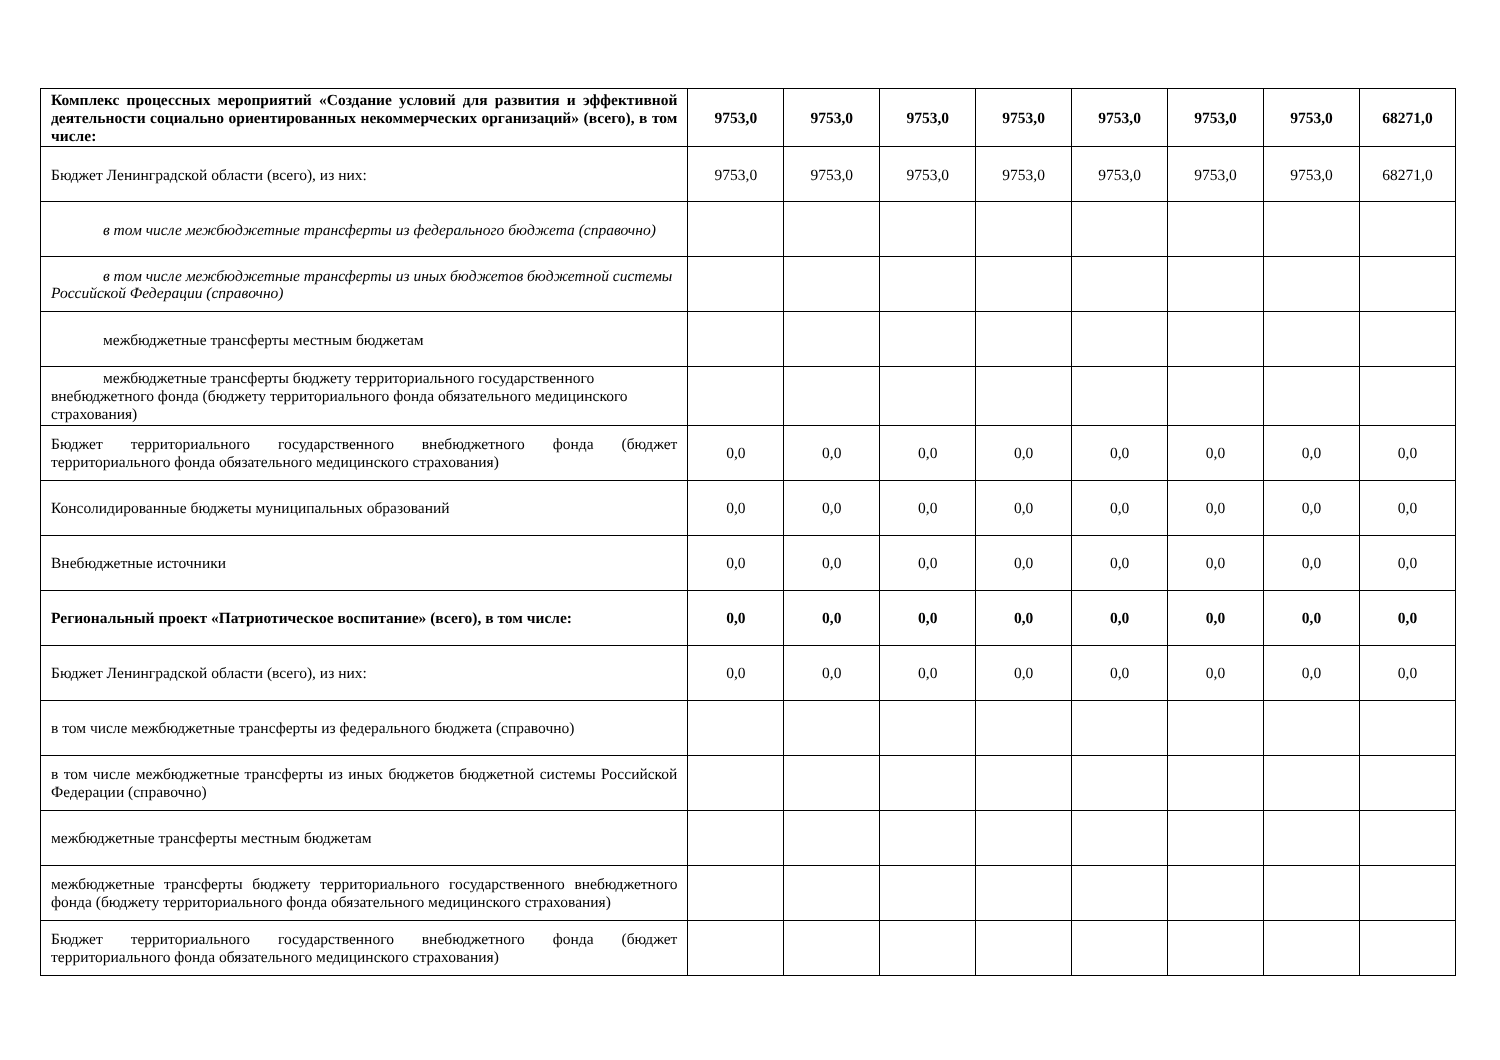| Комплекс процессных мероприятий «Создание условий для развития и эффективной деятельности социально ориентированных некоммерческих организаций» (всего), в том числе: | 9753,0 | 9753,0 | 9753,0 | 9753,0 | 9753,0 | 9753,0 | 9753,0 | 68271,0 |
| Бюджет Ленинградской области (всего), из них: | 9753,0 | 9753,0 | 9753,0 | 9753,0 | 9753,0 | 9753,0 | 9753,0 | 68271,0 |
| в том числе межбюджетные трансферты из федерального бюджета (справочно) | | | | | | | | |
| в том числе межбюджетные трансферты из иных бюджетов бюджетной системы Российской Федерации (справочно) | | | | | | | | |
| межбюджетные трансферты местным бюджетам | | | | | | | | |
| межбюджетные трансферты бюджету территориального государственного внебюджетного фонда (бюджету территориального фонда обязательного медицинского страхования) | | | | | | | | |
| Бюджет территориального государственного внебюджетного фонда (бюджет территориального фонда обязательного медицинского страхования) | 0,0 | 0,0 | 0,0 | 0,0 | 0,0 | 0,0 | 0,0 | 0,0 |
| Консолидированные бюджеты муниципальных образований | 0,0 | 0,0 | 0,0 | 0,0 | 0,0 | 0,0 | 0,0 | 0,0 |
| Внебюджетные источники | 0,0 | 0,0 | 0,0 | 0,0 | 0,0 | 0,0 | 0,0 | 0,0 |
| Региональный проект «Патриотическое воспитание» (всего), в том числе: | 0,0 | 0,0 | 0,0 | 0,0 | 0,0 | 0,0 | 0,0 | 0,0 |
| Бюджет Ленинградской области (всего), из них: | 0,0 | 0,0 | 0,0 | 0,0 | 0,0 | 0,0 | 0,0 | 0,0 |
| в том числе межбюджетные трансферты из федерального бюджета (справочно) | | | | | | | | |
| в том числе межбюджетные трансферты из иных бюджетов бюджетной системы Российской Федерации (справочно) | | | | | | | | |
| межбюджетные трансферты местным бюджетам | | | | | | | | |
| межбюджетные трансферты бюджету территориального государственного внебюджетного фонда (бюджету территориального фонда обязательного медицинского страхования) | | | | | | | | |
| Бюджет территориального государственного внебюджетного фонда (бюджет территориального фонда обязательного медицинского страхования) | | | | | | | | |